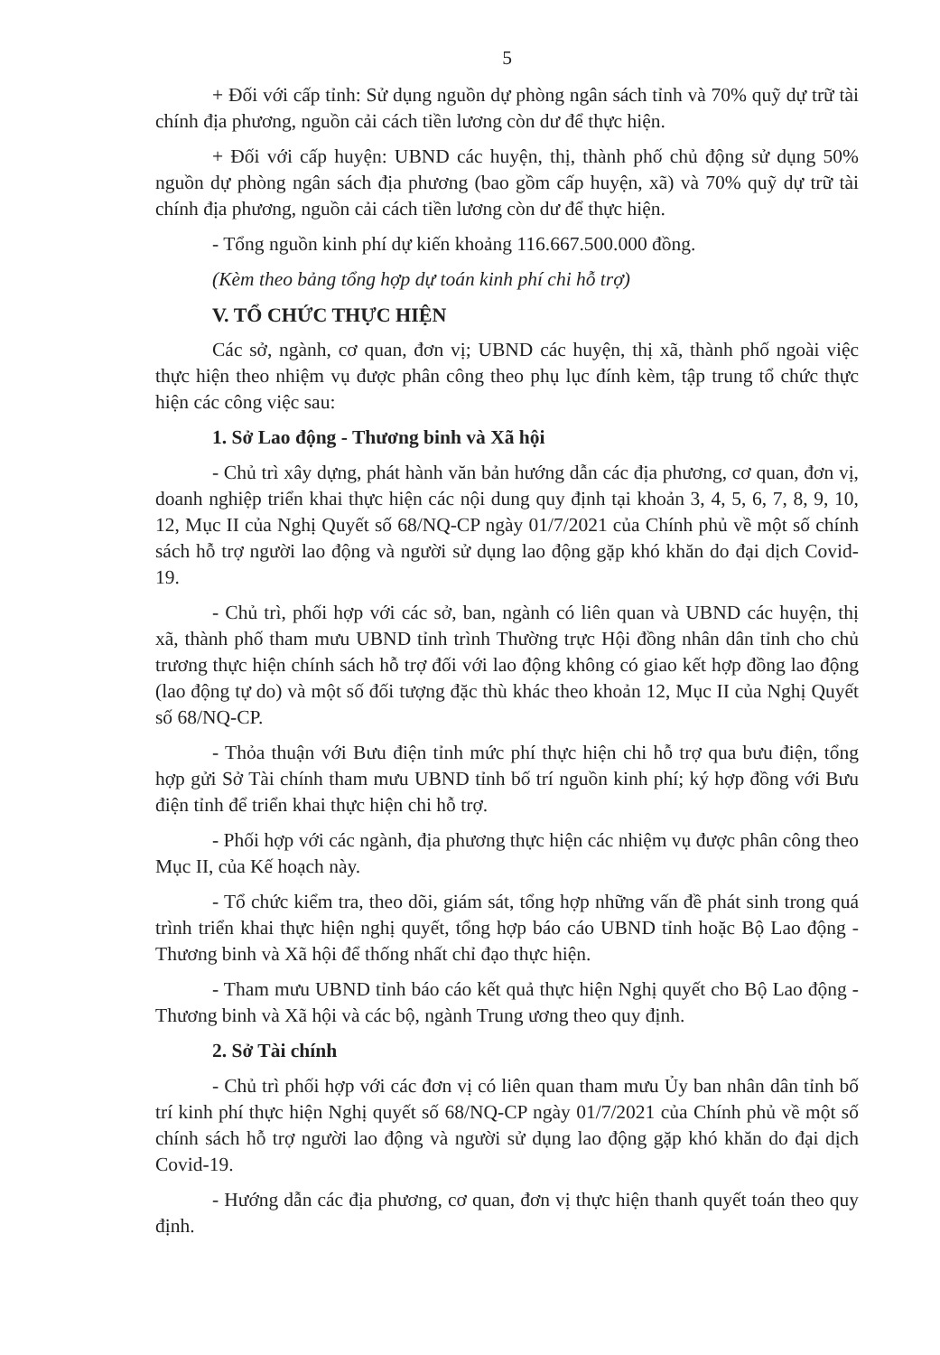5
+ Đối với cấp tỉnh: Sử dụng nguồn dự phòng ngân sách tỉnh và 70% quỹ dự trữ tài chính địa phương, nguồn cải cách tiền lương còn dư để thực hiện.
+ Đối với cấp huyện: UBND các huyện, thị, thành phố chủ động sử dụng 50% nguồn dự phòng ngân sách địa phương (bao gồm cấp huyện, xã) và 70% quỹ dự trữ tài chính địa phương, nguồn cải cách tiền lương còn dư để thực hiện.
- Tổng nguồn kinh phí dự kiến khoảng 116.667.500.000 đồng.
(Kèm theo bảng tổng hợp dự toán kinh phí chi hỗ trợ)
V. TỔ CHỨC THỰC HIỆN
Các sở, ngành, cơ quan, đơn vị; UBND các huyện, thị xã, thành phố ngoài việc thực hiện theo nhiệm vụ được phân công theo phụ lục đính kèm, tập trung tổ chức thực hiện các công việc sau:
1. Sở Lao động - Thương binh và Xã hội
- Chủ trì xây dựng, phát hành văn bản hướng dẫn các địa phương, cơ quan, đơn vị, doanh nghiệp triển khai thực hiện các nội dung quy định tại khoản 3, 4, 5, 6, 7, 8, 9, 10, 12, Mục II của Nghị Quyết số 68/NQ-CP ngày 01/7/2021 của Chính phủ về một số chính sách hỗ trợ người lao động và người sử dụng lao động gặp khó khăn do đại dịch Covid-19.
- Chủ trì, phối hợp với các sở, ban, ngành có liên quan và UBND các huyện, thị xã, thành phố tham mưu UBND tỉnh trình Thường trực Hội đồng nhân dân tỉnh cho chủ trương thực hiện chính sách hỗ trợ đối với lao động không có giao kết hợp đồng lao động (lao động tự do) và một số đối tượng đặc thù khác theo khoản 12, Mục II của Nghị Quyết số 68/NQ-CP.
- Thỏa thuận với Bưu điện tỉnh mức phí thực hiện chi hỗ trợ qua bưu điện, tổng hợp gửi Sở Tài chính tham mưu UBND tỉnh bố trí nguồn kinh phí; ký hợp đồng với Bưu điện tỉnh để triển khai thực hiện chi hỗ trợ.
- Phối hợp với các ngành, địa phương thực hiện các nhiệm vụ được phân công theo Mục II, của Kế hoạch này.
- Tổ chức kiểm tra, theo dõi, giám sát, tổng hợp những vấn đề phát sinh trong quá trình triển khai thực hiện nghị quyết, tổng hợp báo cáo UBND tỉnh hoặc Bộ Lao động - Thương binh và Xã hội để thống nhất chỉ đạo thực hiện.
- Tham mưu UBND tỉnh báo cáo kết quả thực hiện Nghị quyết cho Bộ Lao động - Thương binh và Xã hội và các bộ, ngành Trung ương theo quy định.
2. Sở Tài chính
- Chủ trì phối hợp với các đơn vị có liên quan tham mưu Ủy ban nhân dân tỉnh bố trí kinh phí thực hiện Nghị quyết số 68/NQ-CP ngày 01/7/2021 của Chính phủ về một số chính sách hỗ trợ người lao động và người sử dụng lao động gặp khó khăn do đại dịch Covid-19.
- Hướng dẫn các địa phương, cơ quan, đơn vị thực hiện thanh quyết toán theo quy định.